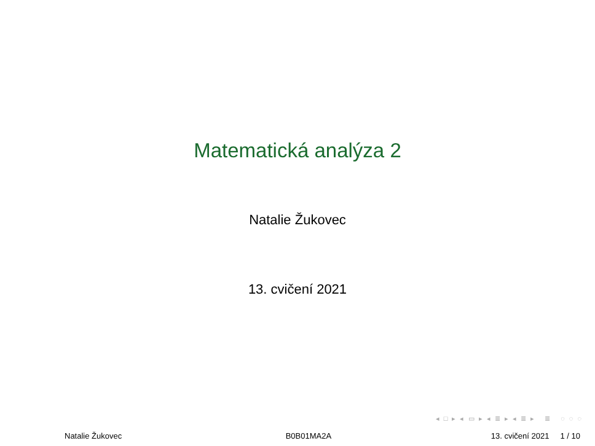Matematická analýza 2
Natalie Žukovec
13. cvičení 2021
◂ □ ▸ ◂ ▭ ▸ ◂ ≣ ▸ ◂ ≣ ▸ ≣ ◌ ◌ ◌
Natalie Žukovec B0B01MA2A 13. cvičení 2021 1 / 10